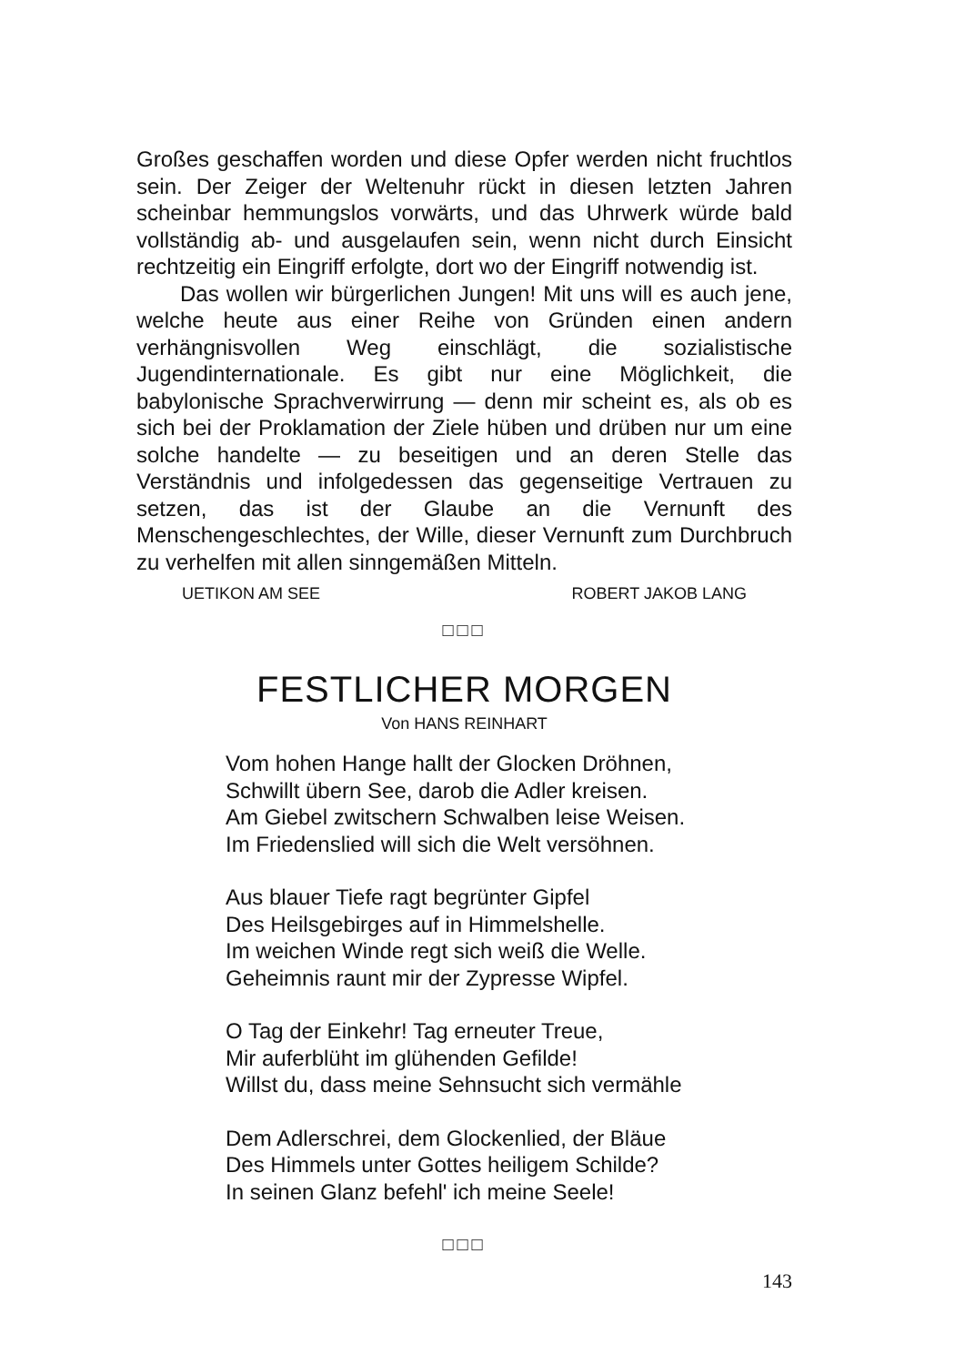Großes geschaffen worden und diese Opfer werden nicht fruchtlos sein. Der Zeiger der Weltenuhr rückt in diesen letzten Jahren scheinbar hemmungslos vorwärts, und das Uhrwerk würde bald vollständig ab- und ausgelaufen sein, wenn nicht durch Einsicht rechtzeitig ein Eingriff erfolgte, dort wo der Eingriff notwendig ist.
Das wollen wir bürgerlichen Jungen! Mit uns will es auch jene, welche heute aus einer Reihe von Gründen einen andern verhängnisvollen Weg einschlägt, die sozialistische Jugendinternationale. Es gibt nur eine Möglichkeit, die babylonische Sprachverwirrung — denn mir scheint es, als ob es sich bei der Proklamation der Ziele hüben und drüben nur um eine solche handelte — zu beseitigen und an deren Stelle das Verständnis und infolgedessen das gegenseitige Vertrauen zu setzen, das ist der Glaube an die Vernunft des Menschengeschlechtes, der Wille, dieser Vernunft zum Durchbruch zu verhelfen mit allen sinngemäßen Mitteln.
UETIKON AM SEE ROBERT JAKOB LANG
□□□
FESTLICHER MORGEN
Von HANS REINHART
Vom hohen Hange hallt der Glocken Dröhnen,
Schwillt übern See, darob die Adler kreisen.
Am Giebel zwitschern Schwalben leise Weisen.
Im Friedenslied will sich die Welt versöhnen.
Aus blauer Tiefe ragt begrünter Gipfel
Des Heilsgebirges auf in Himmelshelle.
Im weichen Winde regt sich weiß die Welle.
Geheimnis raunt mir der Zypresse Wipfel.
O Tag der Einkehr! Tag erneuter Treue,
Mir auferblüht im glühenden Gefilde!
Willst du, dass meine Sehnsucht sich vermähle
Dem Adlerschrei, dem Glockenlied, der Bläue
Des Himmels unter Gottes heiligem Schilde?
In seinen Glanz befehl' ich meine Seele!
□□□
143